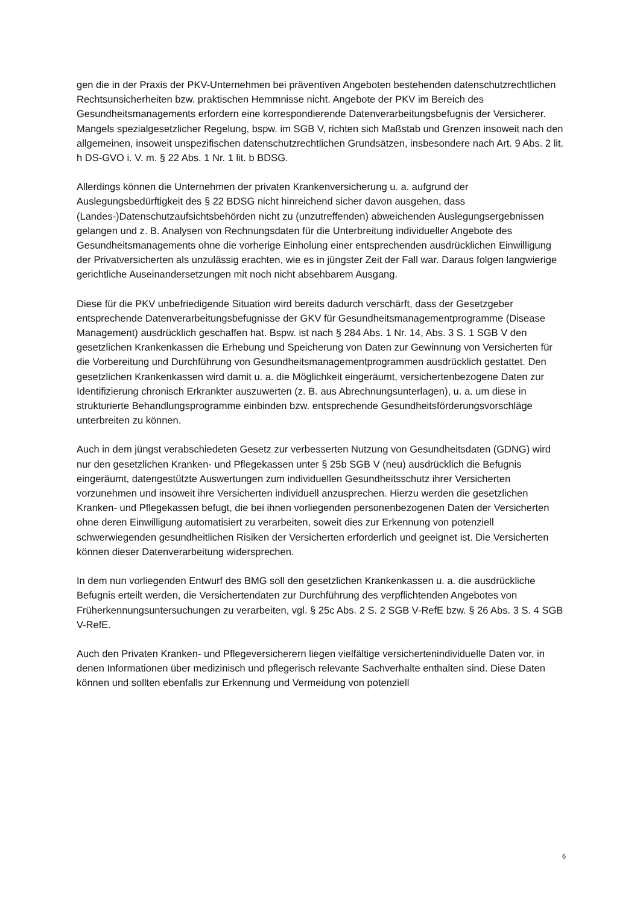gen die in der Praxis der PKV-Unternehmen bei präventiven Angeboten bestehenden datenschutzrechtlichen Rechtsunsicherheiten bzw. praktischen Hemmnisse nicht. Angebote der PKV im Bereich des Gesundheitsmanagements erfordern eine korrespondierende Datenverarbeitungsbefugnis der Versicherer. Mangels spezialgesetzlicher Regelung, bspw. im SGB V, richten sich Maßstab und Grenzen insoweit nach den allgemeinen, insoweit unspezifischen datenschutzrechtlichen Grundsätzen, insbesondere nach Art. 9 Abs. 2 lit. h DS-GVO i. V. m. § 22 Abs. 1 Nr. 1 lit. b BDSG.
Allerdings können die Unternehmen der privaten Krankenversicherung u. a. aufgrund der Auslegungsbedürftigkeit des § 22 BDSG nicht hinreichend sicher davon ausgehen, dass (Landes-)Datenschutzaufsichtsbehörden nicht zu (unzutreffenden) abweichenden Auslegungsergebnissen gelangen und z. B. Analysen von Rechnungsdaten für die Unterbreitung individueller Angebote des Gesundheitsmanagements ohne die vorherige Einholung einer entsprechenden ausdrücklichen Einwilligung der Privatversicherten als unzulässig erachten, wie es in jüngster Zeit der Fall war. Daraus folgen langwierige gerichtliche Auseinandersetzungen mit noch nicht absehbarem Ausgang.
Diese für die PKV unbefriedigende Situation wird bereits dadurch verschärft, dass der Gesetzgeber entsprechende Datenverarbeitungsbefugnisse der GKV für Gesundheitsmanagementprogramme (Disease Management) ausdrücklich geschaffen hat. Bspw. ist nach § 284 Abs. 1 Nr. 14, Abs. 3 S. 1 SGB V den gesetzlichen Krankenkassen die Erhebung und Speicherung von Daten zur Gewinnung von Versicherten für die Vorbereitung und Durchführung von Gesundheitsmanagementprogrammen ausdrücklich gestattet. Den gesetzlichen Krankenkassen wird damit u. a. die Möglichkeit eingeräumt, versichertenbezogene Daten zur Identifizierung chronisch Erkrankter auszuwerten (z. B. aus Abrechnungsunterlagen), u. a. um diese in strukturierte Behandlungsprogramme einbinden bzw. entsprechende Gesundheitsförderungsvorschläge unterbreiten zu können.
Auch in dem jüngst verabschiedeten Gesetz zur verbesserten Nutzung von Gesundheitsdaten (GDNG) wird nur den gesetzlichen Kranken- und Pflegekassen unter § 25b SGB V (neu) ausdrücklich die Befugnis eingeräumt, datengestützte Auswertungen zum individuellen Gesundheitsschutz ihrer Versicherten vorzunehmen und insoweit ihre Versicherten individuell anzusprechen. Hierzu werden die gesetzlichen Kranken- und Pflegekassen befugt, die bei ihnen vorliegenden personenbezogenen Daten der Versicherten ohne deren Einwilligung automatisiert zu verarbeiten, soweit dies zur Erkennung von potenziell schwerwiegenden gesundheitlichen Risiken der Versicherten erforderlich und geeignet ist. Die Versicherten können dieser Datenverarbeitung widersprechen.
In dem nun vorliegenden Entwurf des BMG soll den gesetzlichen Krankenkassen u. a. die ausdrückliche Befugnis erteilt werden, die Versichertendaten zur Durchführung des verpflichtenden Angebotes von Früherkennungsuntersuchungen zu verarbeiten, vgl. § 25c Abs. 2 S. 2 SGB V-RefE bzw. § 26 Abs. 3 S. 4 SGB V-RefE.
Auch den Privaten Kranken- und Pflegeversicherern liegen vielfältige versichertenindividuelle Daten vor, in denen Informationen über medizinisch und pflegerisch relevante Sachverhalte enthalten sind. Diese Daten können und sollten ebenfalls zur Erkennung und Vermeidung von potenziell
6